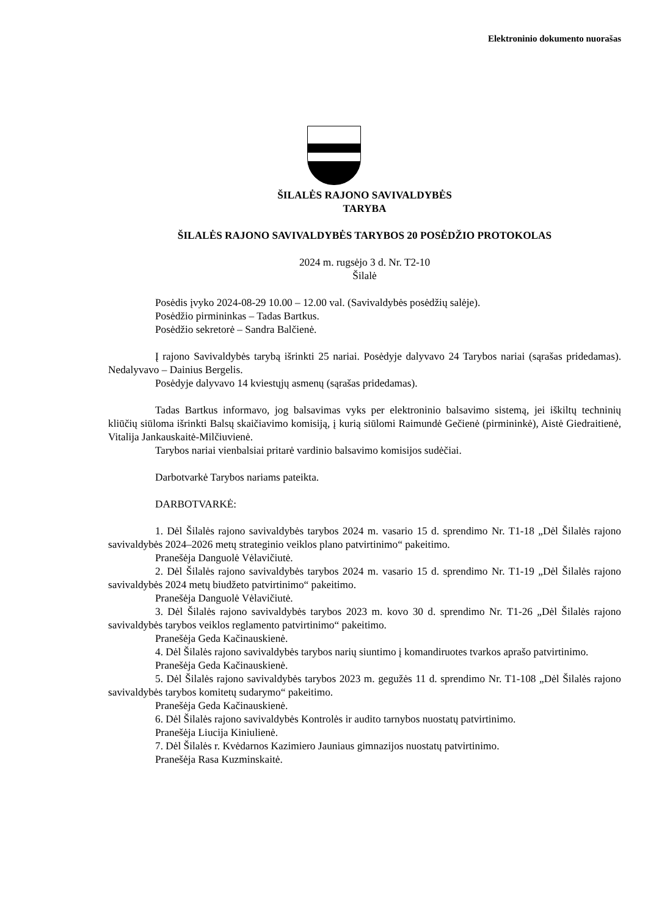Elektroninio dokumento nuorašas
ŠILALĖS RAJONO SAVIVALDYBĖS
TARYBA
ŠILALĖS RAJONO SAVIVALDYBĖS TARYBOS 20 POSĖDŽIO PROTOKOLAS
2024 m. rugsėjo 3 d. Nr. T2-10
Šilalė
Posėdis įvyko 2024-08-29 10.00 – 12.00 val. (Savivaldybės posėdžių salėje).
Posėdžio pirmininkas – Tadas Bartkus.
Posėdžio sekretorė – Sandra Balčienė.
Į rajono Savivaldybės tarybą išrinkti 25 nariai. Posėdyje dalyvavo 24 Tarybos nariai (sąrašas pridedamas). Nedalyvavo – Dainius Bergelis.
Posėdyje dalyvavo 14 kviestųjų asmenų (sąrašas pridedamas).
Tadas Bartkus informavo, jog balsavimas vyks per elektroninio balsavimo sistemą, jei iškiltų techninių kliūčių siūloma išrinkti Balsų skaičiavimo komisiją, į kurią siūlomi Raimundė Gečienė (pirmininkė), Aistė Giedraitienė, Vitalija Jankauskaitė-Milčiuvienė.
Tarybos nariai vienbalsiai pritarė vardinio balsavimo komisijos sudėčiai.
Darbotvarkė Tarybos nariams pateikta.
DARBOTVARKĖ:
1. Dėl Šilalės rajono savivaldybės tarybos 2024 m. vasario 15 d. sprendimo Nr. T1-18 „Dėl Šilalės rajono savivaldybės 2024–2026 metų strateginio veiklos plano patvirtinimo“ pakeitimo.
Pranešėja Danguolė Vėlavičiutė.
2. Dėl Šilalės rajono savivaldybės tarybos 2024 m. vasario 15 d. sprendimo Nr. T1-19 „Dėl Šilalės rajono savivaldybės 2024 metų biudžeto patvirtinimo“ pakeitimo.
Pranešėja Danguolė Vėlavičiutė.
3. Dėl Šilalės rajono savivaldybės tarybos 2023 m. kovo 30 d. sprendimo Nr. T1-26 „Dėl Šilalės rajono savivaldybės tarybos veiklos reglamento patvirtinimo“ pakeitimo.
Pranešėja Geda Kačinauskienė.
4. Dėl Šilalės rajono savivaldybės tarybos narių siuntimo į komandiruotes tvarkos aprašo patvirtinimo.
Pranešėja Geda Kačinauskienė.
5. Dėl Šilalės rajono savivaldybės tarybos 2023 m. gegužės 11 d. sprendimo Nr. T1-108 „Dėl Šilalės rajono savivaldybės tarybos komitetų sudarymo“ pakeitimo.
Pranešėja Geda Kačinauskienė.
6. Dėl Šilalės rajono savivaldybės Kontrolės ir audito tarnybos nuostatų patvirtinimo.
Pranešėja Liucija Kiniulienė.
7. Dėl Šilalės r. Kvėdarnos Kazimiero Jauniaus gimnazijos nuostatų patvirtinimo.
Pranešėja Rasa Kuzminskaitė.